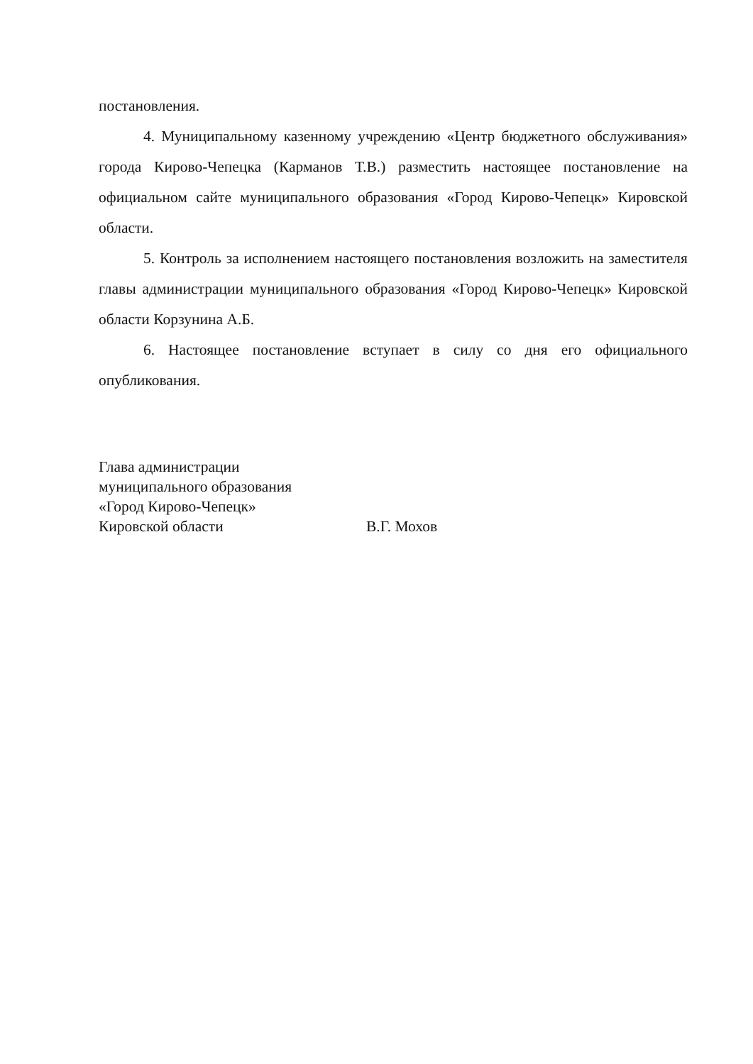постановления.
4. Муниципальному казенному учреждению «Центр бюджетного обслуживания» города Кирово-Чепецка (Карманов Т.В.) разместить настоящее постановление на официальном сайте муниципального образования «Город Кирово-Чепецк» Кировской области.
5. Контроль за исполнением настоящего постановления возложить на заместителя главы администрации муниципального образования «Город Кирово-Чепецк» Кировской области Корзунина А.Б.
6. Настоящее постановление вступает в силу со дня его официального опубликования.
Глава администрации
муниципального образования
«Город Кирово-Чепецк»
Кировской области В.Г. Мохов